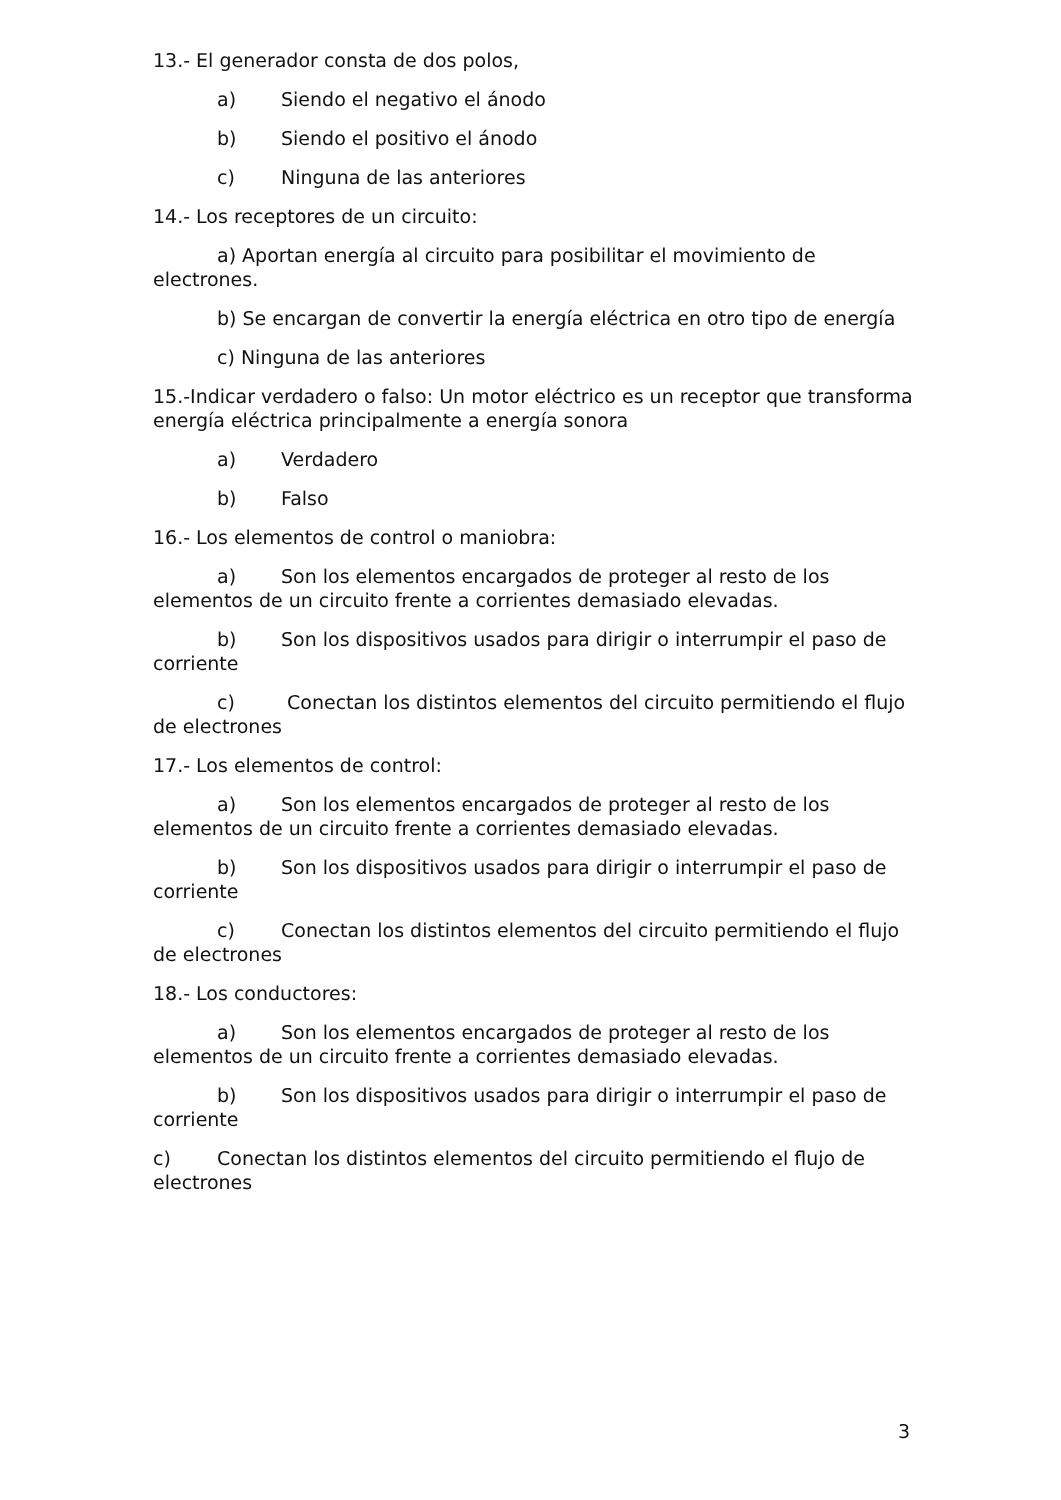13.- El generador consta de dos polos,
a) Siendo el negativo el ánodo
b) Siendo el positivo el ánodo
c) Ninguna de las anteriores
14.- Los receptores de un circuito:
a) Aportan energía al circuito para posibilitar el movimiento de electrones.
b) Se encargan de convertir la energía eléctrica en otro tipo de energía
c) Ninguna de las anteriores
15.-Indicar verdadero o falso: Un motor eléctrico es un receptor que transforma energía eléctrica principalmente a energía sonora
a) Verdadero
b) Falso
16.- Los elementos de control o maniobra:
a) Son los elementos encargados de proteger al resto de los elementos de un circuito frente a corrientes demasiado elevadas.
b) Son los dispositivos usados para dirigir o interrumpir el paso de corriente
c) Conectan los distintos elementos del circuito permitiendo el flujo de electrones
17.- Los elementos de control:
a) Son los elementos encargados de proteger al resto de los elementos de un circuito frente a corrientes demasiado elevadas.
b) Son los dispositivos usados para dirigir o interrumpir el paso de corriente
c) Conectan los distintos elementos del circuito permitiendo el flujo de electrones
18.- Los conductores:
a) Son los elementos encargados de proteger al resto de los elementos de un circuito frente a corrientes demasiado elevadas.
b) Son los dispositivos usados para dirigir o interrumpir el paso de corriente
c) Conectan los distintos elementos del circuito permitiendo el flujo de electrones
3